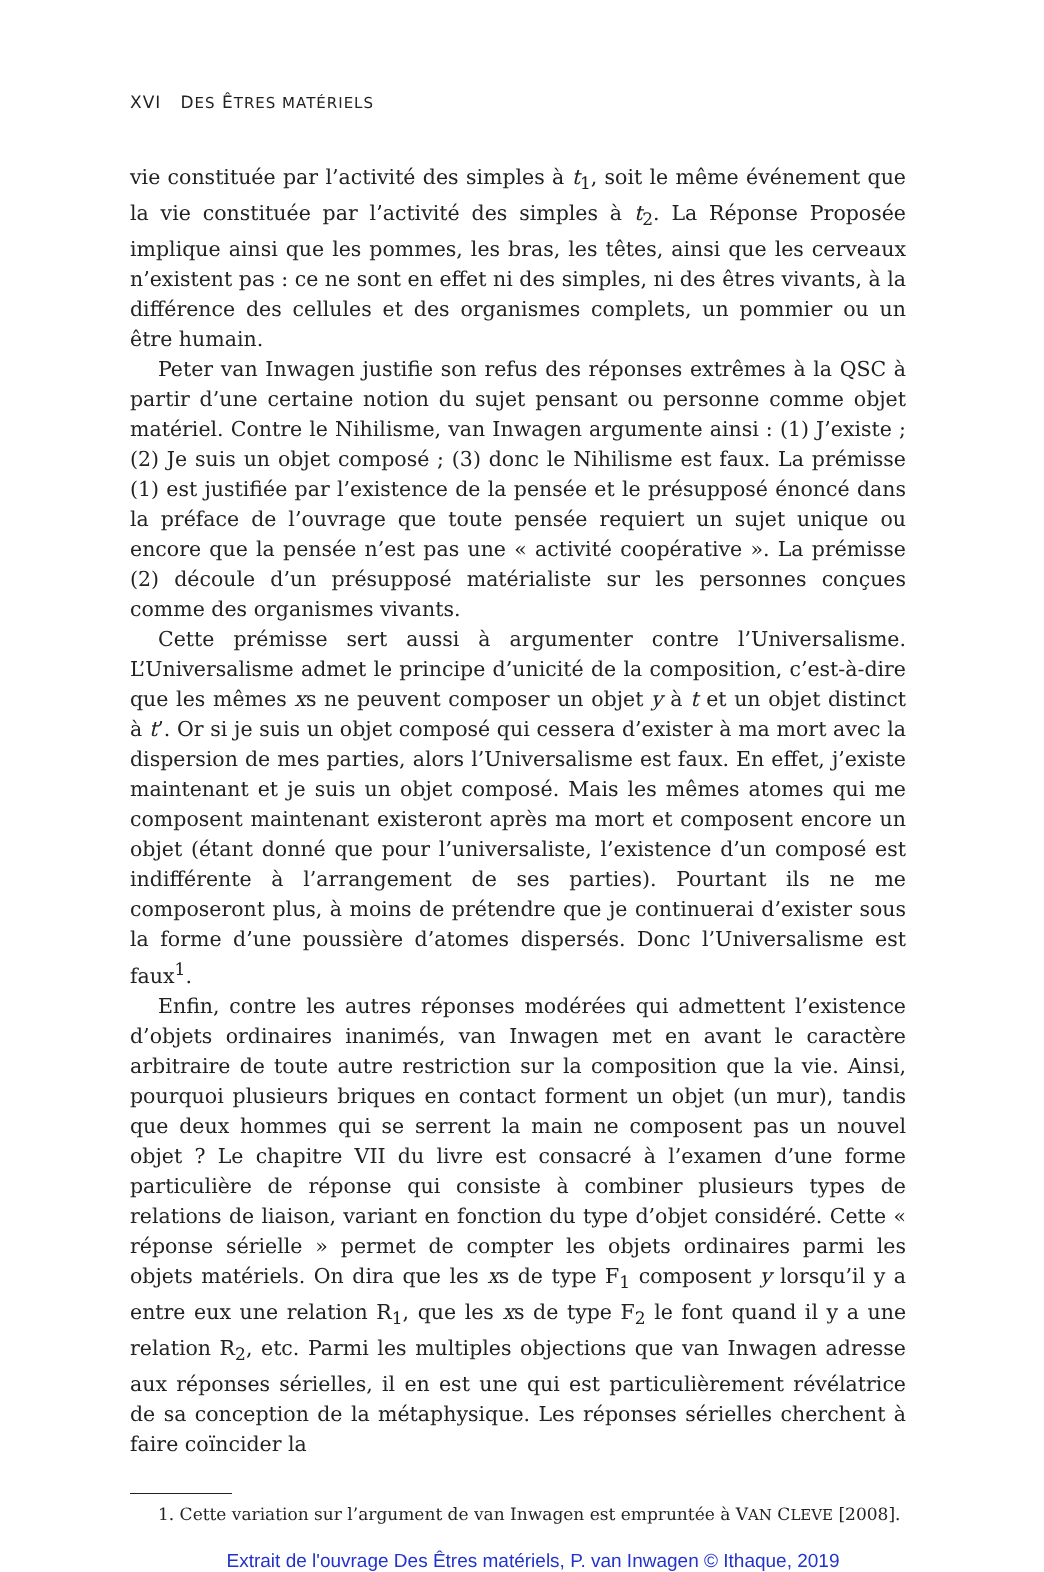XVI DES ÊTRES MATÉRIELS
vie constituée par l’activité des simples à t<sub>1</sub>, soit le même événement que la vie constituée par l’activité des simples à t<sub>2</sub>. La Réponse Proposée implique ainsi que les pommes, les bras, les têtes, ainsi que les cerveaux n’existent pas : ce ne sont en effet ni des simples, ni des êtres vivants, à la différence des cellules et des organismes complets, un pommier ou un être humain.
Peter van Inwagen justifie son refus des réponses extrêmes à la QSC à partir d’une certaine notion du sujet pensant ou personne comme objet matériel. Contre le Nihilisme, van Inwagen argumente ainsi : (1) J’existe ; (2) Je suis un objet composé ; (3) donc le Nihilisme est faux. La prémisse (1) est justifiée par l’existence de la pensée et le présupposé énoncé dans la préface de l’ouvrage que toute pensée requiert un sujet unique ou encore que la pensée n’est pas une « activité coopérative ». La prémisse (2) découle d’un présupposé matérialiste sur les personnes conçues comme des organismes vivants.
Cette prémisse sert aussi à argumenter contre l’Universalisme. L’Universalisme admet le principe d’unicité de la composition, c’est-à-dire que les mêmes xs ne peuvent composer un objet y à t et un objet distinct à t’. Or si je suis un objet composé qui cessera d’exister à ma mort avec la dispersion de mes parties, alors l’Universalisme est faux. En effet, j’existe maintenant et je suis un objet composé. Mais les mêmes atomes qui me composent maintenant existeront après ma mort et composent encore un objet (étant donné que pour l’universaliste, l’existence d’un composé est indifférente à l’arrangement de ses parties). Pourtant ils ne me composeront plus, à moins de prétendre que je continuerai d’exister sous la forme d’une poussière d’atomes dispersés. Donc l’Universalisme est faux<sup>1</sup>.
Enfin, contre les autres réponses modérées qui admettent l’existence d’objets ordinaires inanimés, van Inwagen met en avant le caractère arbitraire de toute autre restriction sur la composition que la vie. Ainsi, pourquoi plusieurs briques en contact forment un objet (un mur), tandis que deux hommes qui se serrent la main ne composent pas un nouvel objet ? Le chapitre VII du livre est consacré à l’examen d’une forme particulière de réponse qui consiste à combiner plusieurs types de relations de liaison, variant en fonction du type d’objet considéré. Cette « réponse sérielle » permet de compter les objets ordinaires parmi les objets matériels. On dira que les xs de type F<sub>1</sub> composent y lorsqu’il y a entre eux une relation R<sub>1</sub>, que les xs de type F<sub>2</sub> le font quand il y a une relation R<sub>2</sub>, etc. Parmi les multiples objections que van Inwagen adresse aux réponses sérielles, il en est une qui est particulièrement révélatrice de sa conception de la métaphysique. Les réponses sérielles cherchent à faire coïncider la
1. Cette variation sur l’argument de van Inwagen est empruntée à VAN CLEVE [2008].
Extrait de l'ouvrage Des Êtres matériels, P. van Inwagen © Ithaque, 2019